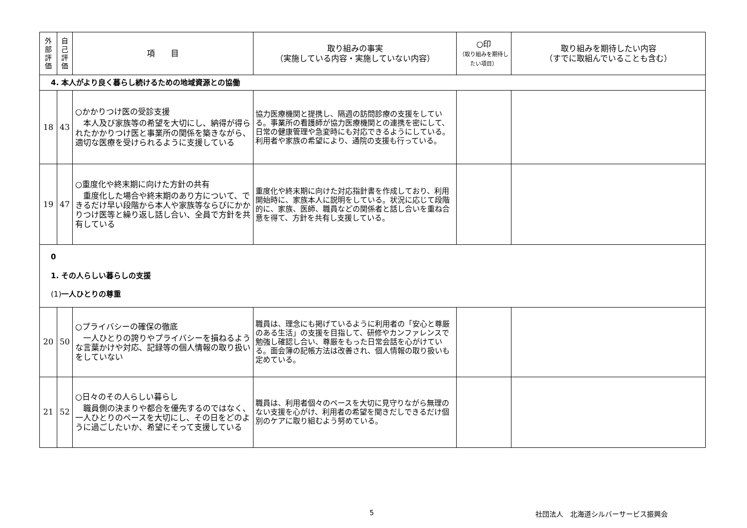| 外 部 評 価 | 自 己 評 価 | 項 目 | 取り組みの事実 （実施している内容・実施していない内容） | ○印 （取り組みを期待したい項目） | 取り組みを期待したい内容 （すでに取組んでいることも含む） |
| --- | --- | --- | --- | --- | --- |
| 4. 本人がより良く暮らし続けるための地域資源との協働 | | | | | |
| 18 | 43 | ○かかりつけ医の受診支援 本人及び家族等の希望を大切にし、納得が得られたかかりつけ医と事業所の関係を築きながら、適切な医療を受けられるように支援している | 協力医療機関と提携し、隔週の訪問診療の支援をしている。事業所の看護師が協力医療機関との連携を密にして、日常の健康管理や急変時にも対応できるようにしている。利用者や家族の希望により、通院の支援も行っている。 | | |
| 19 | 47 | ○重度化や終末期に向けた方針の共有 重度化した場合や終末期のあり方について、できるだけ早い段階から本人や家族等ならびにかかりつけ医等と繰り返し話し合い、全員で方針を共有している | 重度化や終末期に向けた対応指針書を作成しており、利用開始時に、家族本人に説明をしている。状況に応じて段階的に、家族、医師、職員などの関係者と話し合いを重ね合意を得て、方針を共有し支援している。 | | |
| 0 1. その人らしい暮らしの支援 (1) 一人ひとりの尊重 | | | | | |
| 20 | 50 | ○プライバシーの確保の徹底 一人ひとりの誇りやプライバシーを損ねるような言葉かけや対応、記録等の個人情報の取り扱いをしていない | 職員は、理念にも掲げているように利用者の「安心と尊厳のある生活」の支援を目指して、研修やカンファレンスで勉強し確認し合い、尊厳をもった日常会話を心がけている。面会簿の記帳方法は改善され、個人情報の取り扱いも定めている。 | | |
| 21 | 52 | ○日々のその人らしい暮らし 職員側の決まりや都合を優先するのではなく、一人ひとりのペースを大切にし、その日をどのように過ごしたいか、希望にそって支援している | 職員は、利用者個々のペースを大切に見守りながら無理のない支援を心がけ、利用者の希望を聞きだしできるだけ個別のケアに取り組むよう努めている。 | | |
5
社団法人　北海道シルバーサービス振興会